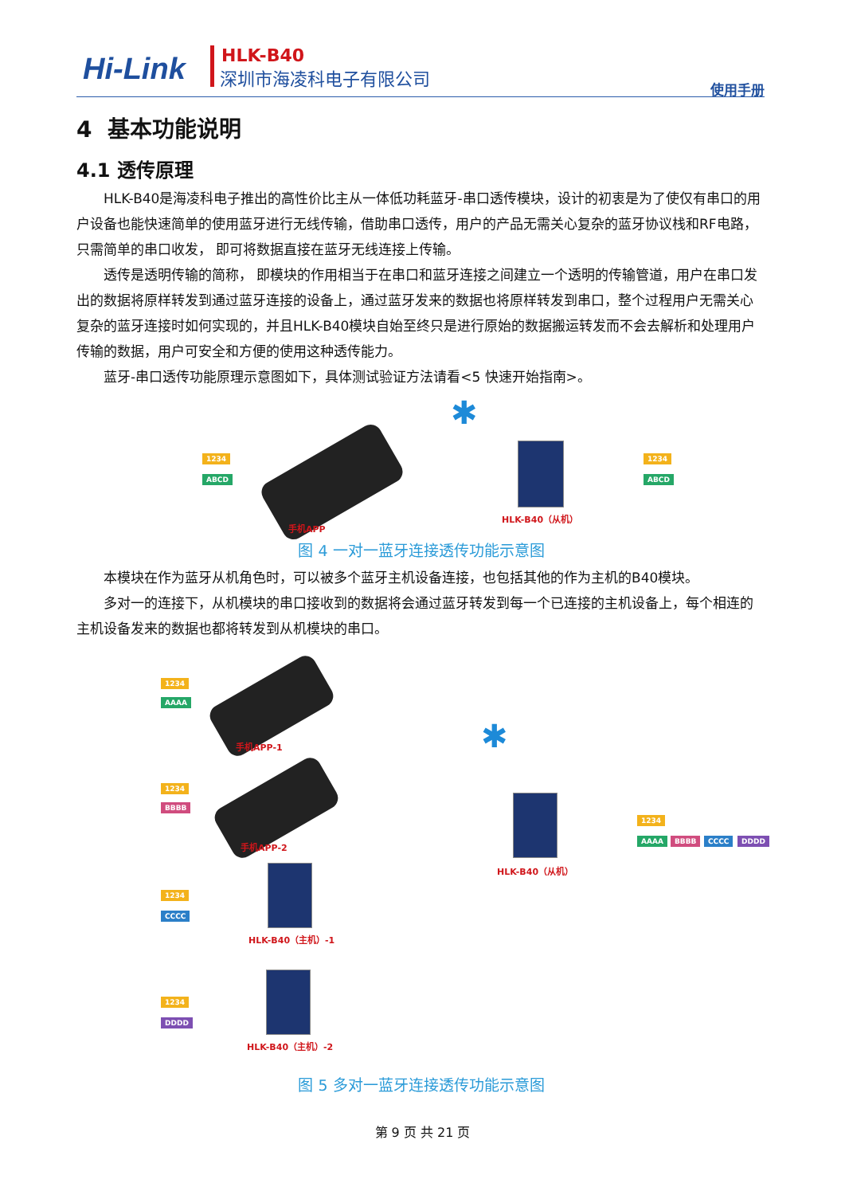Hi-Link HLK-B40
深圳市海凌科电子有限公司
使用手册
4 基本功能说明
4.1 透传原理
HLK-B40是海凌科电子推出的高性价比主从一体低功耗蓝牙-串口透传模块，设计的初衷是为了使仅有串口的用户设备也能快速简单的使用蓝牙进行无线传输，借助串口透传，用户的产品无需关心复杂的蓝牙协议栈和RF电路，只需简单的串口收发， 即可将数据直接在蓝牙无线连接上传输。
透传是透明传输的简称， 即模块的作用相当于在串口和蓝牙连接之间建立一个透明的传输管道，用户在串口发出的数据将原样转发到通过蓝牙连接的设备上，通过蓝牙发来的数据也将原样转发到串口，整个过程用户无需关心复杂的蓝牙连接时如何实现的，并且HLK-B40模块自始至终只是进行原始的数据搬运转发而不会去解析和处理用户传输的数据，用户可安全和方便的使用这种透传能力。
蓝牙-串口透传功能原理示意图如下，具体测试验证方法请看<5 快速开始指南>。
1234
ABCD
手机APP
✱
HLK-B40（从机）
1234
ABCD
图 4 一对一蓝牙连接透传功能示意图
本模块在作为蓝牙从机角色时，可以被多个蓝牙主机设备连接，也包括其他的作为主机的B40模块。
多对一的连接下，从机模块的串口接收到的数据将会通过蓝牙转发到每一个已连接的主机设备上，每个相连的主机设备发来的数据也都将转发到从机模块的串口。
1234
AAAA
手机APP-1
1234
BBBB
手机APP-2
1234
CCCC
HLK-B40（主机）-1
1234
DDDD
HLK-B40（主机）-2
✱
HLK-B40（从机）
1234
AAAA BBBB CCCC DDDD
图 5 多对一蓝牙连接透传功能示意图
第 9 页 共 21 页